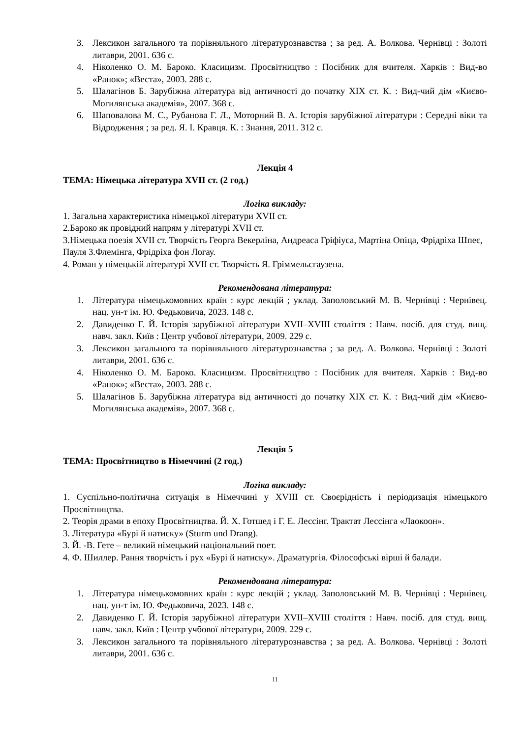3. Лексикон загального та порівняльного літературознавства ; за ред. А. Волкова. Чернівці : Золоті литаври, 2001. 636 с.
4. Ніколенко О. М. Бароко. Класицизм. Просвітництво : Посібник для вчителя. Харків : Вид-во «Ранок»; «Веста», 2003. 288 с.
5. Шалагінов Б. Зарубіжна література від античності до початку XIX ст. К. : Вид-чий дім «Києво-Могилянська академія», 2007. 368 с.
6. Шаповалова М. С., Рубанова Г. Л., Моторний В. А. Історія зарубіжної літератури : Середні віки та Відродження ; за ред. Я. І. Кравця. К. : Знання, 2011. 312 с.
Лекція 4
ТЕМА: Німецька література XVII ст. (2 год.)
Логіка викладу:
1. Загальна характеристика німецької літератури XVII ст.
2.Бароко як провідний напрям у літературі XVII ст.
3.Німецька поезія XVII ст. Творчість Георга Векерліна, Андреаса Гріфіуса, Мартіна Опіца, Фрідріха Шпеє, Пауля 3.Флемінга, Фрідріха фон Логау.
4. Роман у німецькій літературі XVII ст. Творчість Я. Гріммельсгаузена.
Рекомендована література:
1. Література німецькомовних країн : курс лекцій ; уклад. Заполовський М. В. Чернівці : Чернівец. нац. ун-т ім. Ю. Федьковича, 2023. 148 с.
2. Давиденко Г. Й. Історія зарубіжної літератури XVII–XVIII століття : Навч. посіб. для студ. вищ. навч. закл. Київ : Центр учбової літератури, 2009. 229 с.
3. Лексикон загального та порівняльного літературознавства ; за ред. А. Волкова. Чернівці : Золоті литаври, 2001. 636 с.
4. Ніколенко О. М. Бароко. Класицизм. Просвітництво : Посібник для вчителя. Харків : Вид-во «Ранок»; «Веста», 2003. 288 с.
5. Шалагінов Б. Зарубіжна література від античності до початку XIX ст. К. : Вид-чий дім «Києво-Могилянська академія», 2007. 368 с.
Лекція 5
ТЕМА: Просвітництво в Німеччині (2 год.)
Логіка викладу:
1. Суспільно-політична ситуація в Німеччині у XVIII ст. Своєрідність і періодизація німецького Просвітництва.
2. Теорія драми в епоху Просвітництва. Й. Х. Готшед і Г. Е. Лессінг. Трактат Лессінга «Лаокоон».
3. Література «Бурі й натиску» (Sturm und Drang).
3. Й. -В. Гете – великий німецький національний поет.
4. Ф. Шиллер. Рання творчість і рух «Бурі й натиску». Драматургія. Філософські вірші й балади.
Рекомендована література:
1. Література німецькомовних країн : курс лекцій ; уклад. Заполовський М. В. Чернівці : Чернівец. нац. ун-т ім. Ю. Федьковича, 2023. 148 с.
2. Давиденко Г. Й. Історія зарубіжної літератури XVII–XVIII століття : Навч. посіб. для студ. вищ. навч. закл. Київ : Центр учбової літератури, 2009. 229 с.
3. Лексикон загального та порівняльного літературознавства ; за ред. А. Волкова. Чернівці : Золоті литаври, 2001. 636 с.
11